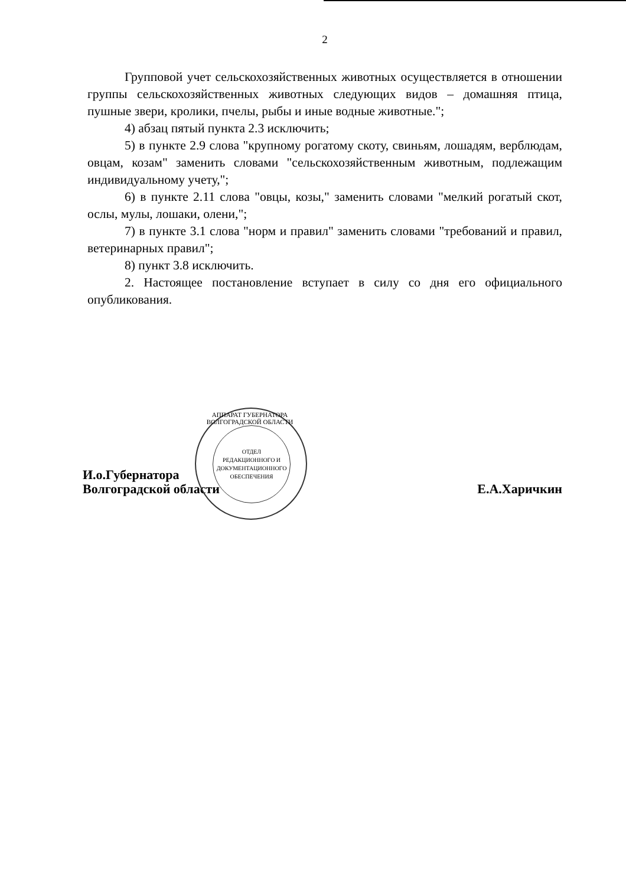2
Групповой учет сельскохозяйственных животных осуществляется в отношении группы сельскохозяйственных животных следующих видов – домашняя птица, пушные звери, кролики, пчелы, рыбы и иные водные животные.";
4) абзац пятый пункта 2.3 исключить;
5) в пункте 2.9 слова "крупному рогатому скоту, свиньям, лошадям, верблюдам, овцам, козам" заменить словами "сельскохозяйственным животным, подлежащим индивидуальному учету,";
6) в пункте 2.11 слова "овцы, козы," заменить словами "мелкий рогатый скот, ослы, мулы, лошаки, олени,";
7) в пункте 3.1 слова "норм и правил" заменить словами "требований и правил, ветеринарных правил";
8) пункт 3.8 исключить.
2. Настоящее постановление вступает в силу со дня его официального опубликования.
И.о.Губернатора
Волгоградской области
Е.А.Харичкин
ОТДЕЛ
РЕДАКЦИОННОГО И
ДОКУМЕНТАЦИОННОГО
ОБЕСПЕЧЕНИЯ
АППАРАТ ГУБЕРНАТОРА ВОЛГОГРАДСКОЙ ОБЛАСТИ